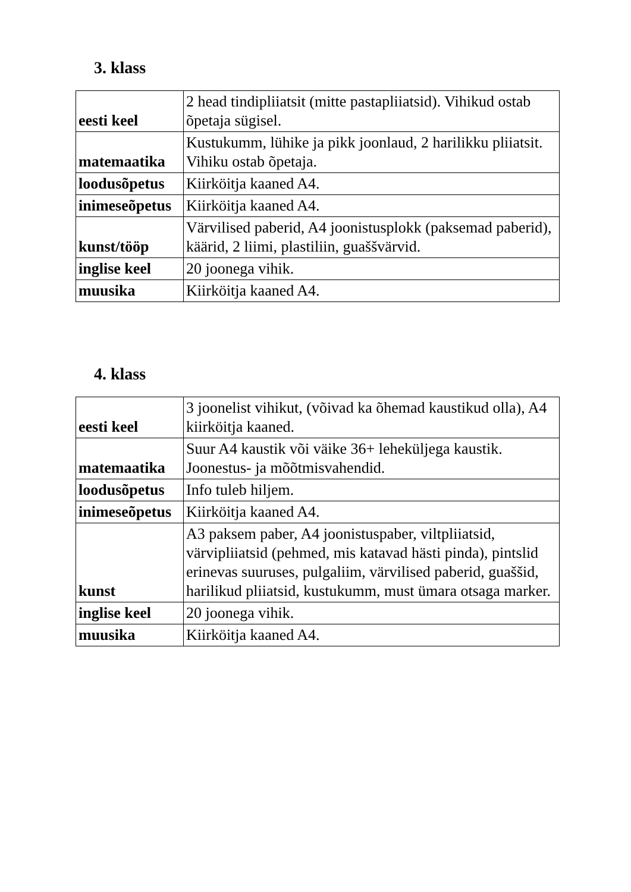3. klass
| eesti keel | 2 head tindipliiatsit (mitte pastapliiatsid). Vihikud ostab õpetaja sügisel. |
| matemaatika | Kustukumm, lühike ja pikk joonlaud, 2 harilikku pliiatsit. Vihiku ostab õpetaja. |
| loodusõpetus | Kiirköitja kaaned A4. |
| inimeseõpetus | Kiirköitja kaaned A4. |
| kunst/tööp | Värvilised paberid, A4 joonistusplokk (paksemad paberid), käärid, 2 liimi, plastiliin, guaššvärvid. |
| inglise keel | 20 joonega vihik. |
| muusika | Kiirköitja kaaned A4. |
4. klass
| eesti keel | 3 joonelist vihikut, (võivad ka õhemad kaustikud olla), A4 kiirköitja kaaned. |
| matemaatika | Suur A4 kaustik või väike 36+ leheküljega kaustik. Joonestus- ja mõõtmisvahendid. |
| loodusõpetus | Info tuleb hiljem. |
| inimeseõpetus | Kiirköitja kaaned A4. |
| kunst | A3 paksem paber, A4 joonistuspaber, viltpliiatsid, värvipliiatsid (pehmed, mis katavad hästi pinda), pintslid erinevas suuruses, pulgaliim, värvilised paberid, guaššid, harilikud pliiatsid, kustukumm, must ümara otsaga marker. |
| inglise keel | 20 joonega vihik. |
| muusika | Kiirköitja kaaned A4. |